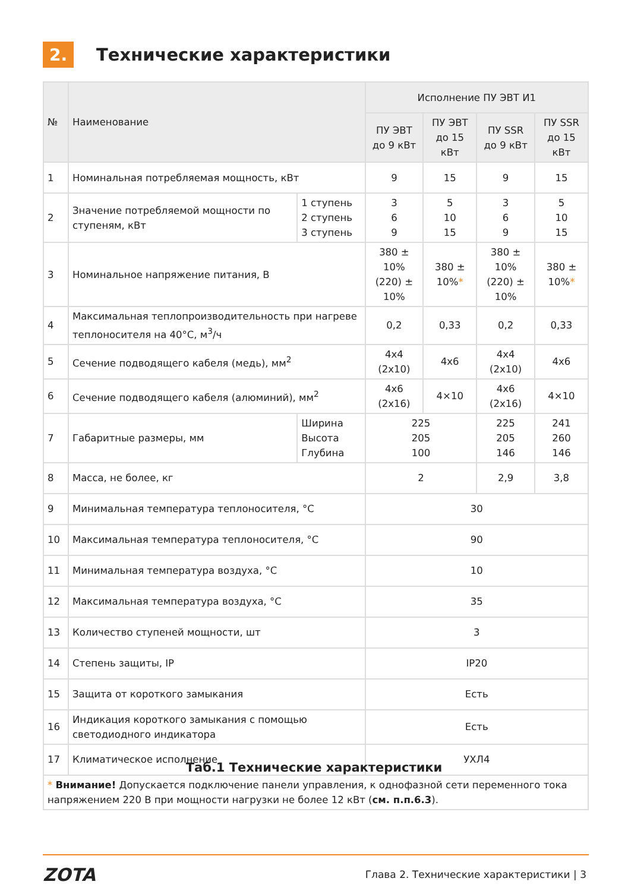2.
Технические характеристики
| № | Наименование | | Исполнение ПУ ЭВТ И1 | | | |
| --- | --- | --- | --- | --- | --- | --- |
| | | | ПУ ЭВТ до 9 кВт | ПУ ЭВТ до 15 кВт | ПУ SSR до 9 кВт | ПУ SSR до 15 кВт |
| 1 | Номинальная потребляемая мощность, кВт | | 9 | 15 | 9 | 15 |
| 2 | Значение потребляемой мощности по ступеням, кВт | 1 ступень 2 ступень 3 ступень | 3 6 9 | 5 10 15 | 3 6 9 | 5 10 15 |
| 3 | Номинальное напряжение питания, В | | 380 ± 10% (220) ± 10% | 380 ± 10% * | 380 ± 10% (220) ± 10% | 380 ± 10% * |
| 4 | Максимальная теплопроизводительность при нагреве теплоносителя на 40°С, м<sup>3</sup>/ч | | 0,2 | 0,33 | 0,2 | 0,33 |
| 5 | Сечение подводящего кабеля (медь), мм<sup>2</sup> | | 4x4 (2x10) | 4x6 | 4x4 (2x10) | 4x6 |
| 6 | Сечение подводящего кабеля (алюминий), мм<sup>2</sup> | | 4x6 (2x16) | 4×10 | 4x6 (2x16) | 4×10 |
| 7 | Габаритные размеры, мм | Ширина Высота Глубина | 225 205 100 | | 225 205 146 | 241 260 146 |
| 8 | Масса, не более, кг | | 2 | | 2,9 | 3,8 |
| 9 | Минимальная температура теплоносителя, °С | | 30 | | | |
| 10 | Максимальная температура теплоносителя, °С | | 90 | | | |
| 11 | Минимальная температура воздуха, °С | | 10 | | | |
| 12 | Максимальная температура воздуха, °С | | 35 | | | |
| 13 | Количество ступеней мощности, шт | | 3 | | | |
| 14 | Степень защиты, IP | | IP20 | | | |
| 15 | Защита от короткого замыкания | | Есть | | | |
| 16 | Индикация короткого замыкания с помощью светодиодного индикатора | | Есть | | | |
| 17 | Климатическое исполнение | | УХЛ4 | | | |
| * Внимание! Допускается подключение панели управления, к однофазной сети переменного тока напряжением 220 В при мощности нагрузки не более 12 кВт ( см. п.п.6.3 ). | | | | | | |
Таб.1 Технические характеристики
ZOTA
Глава 2. Технические характеристики | 3